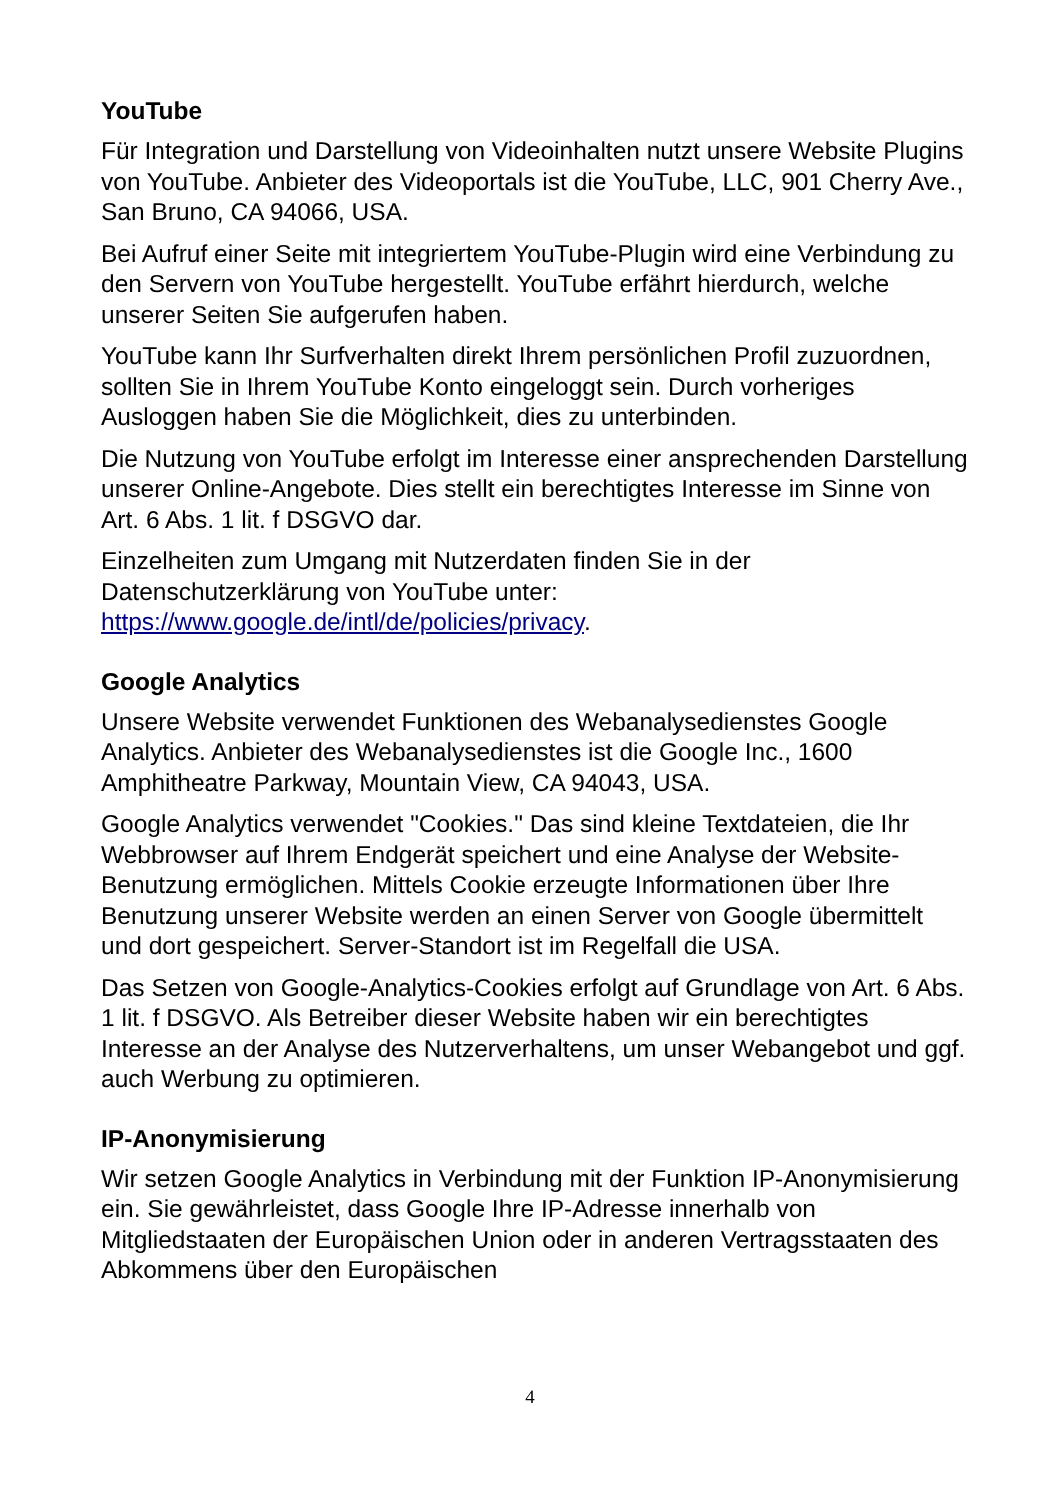YouTube
Für Integration und Darstellung von Videoinhalten nutzt unsere Website Plugins von YouTube. Anbieter des Videoportals ist die YouTube, LLC, 901 Cherry Ave., San Bruno, CA 94066, USA.
Bei Aufruf einer Seite mit integriertem YouTube-Plugin wird eine Verbindung zu den Servern von YouTube hergestellt. YouTube erfährt hierdurch, welche unserer Seiten Sie aufgerufen haben.
YouTube kann Ihr Surfverhalten direkt Ihrem persönlichen Profil zuzuordnen, sollten Sie in Ihrem YouTube Konto eingeloggt sein. Durch vorheriges Ausloggen haben Sie die Möglichkeit, dies zu unterbinden.
Die Nutzung von YouTube erfolgt im Interesse einer ansprechenden Darstellung unserer Online-Angebote. Dies stellt ein berechtigtes Interesse im Sinne von Art. 6 Abs. 1 lit. f DSGVO dar.
Einzelheiten zum Umgang mit Nutzerdaten finden Sie in der Datenschutzerklärung von YouTube unter: https://www.google.de/intl/de/policies/privacy.
Google Analytics
Unsere Website verwendet Funktionen des Webanalysedienstes Google Analytics. Anbieter des Webanalysedienstes ist die Google Inc., 1600 Amphitheatre Parkway, Mountain View, CA 94043, USA.
Google Analytics verwendet "Cookies." Das sind kleine Textdateien, die Ihr Webbrowser auf Ihrem Endgerät speichert und eine Analyse der Website-Benutzung ermöglichen. Mittels Cookie erzeugte Informationen über Ihre Benutzung unserer Website werden an einen Server von Google übermittelt und dort gespeichert. Server-Standort ist im Regelfall die USA.
Das Setzen von Google-Analytics-Cookies erfolgt auf Grundlage von Art. 6 Abs. 1 lit. f DSGVO. Als Betreiber dieser Website haben wir ein berechtigtes Interesse an der Analyse des Nutzerverhaltens, um unser Webangebot und ggf. auch Werbung zu optimieren.
IP-Anonymisierung
Wir setzen Google Analytics in Verbindung mit der Funktion IP-Anonymisierung ein. Sie gewährleistet, dass Google Ihre IP-Adresse innerhalb von Mitgliedstaaten der Europäischen Union oder in anderen Vertragsstaaten des Abkommens über den Europäischen
4